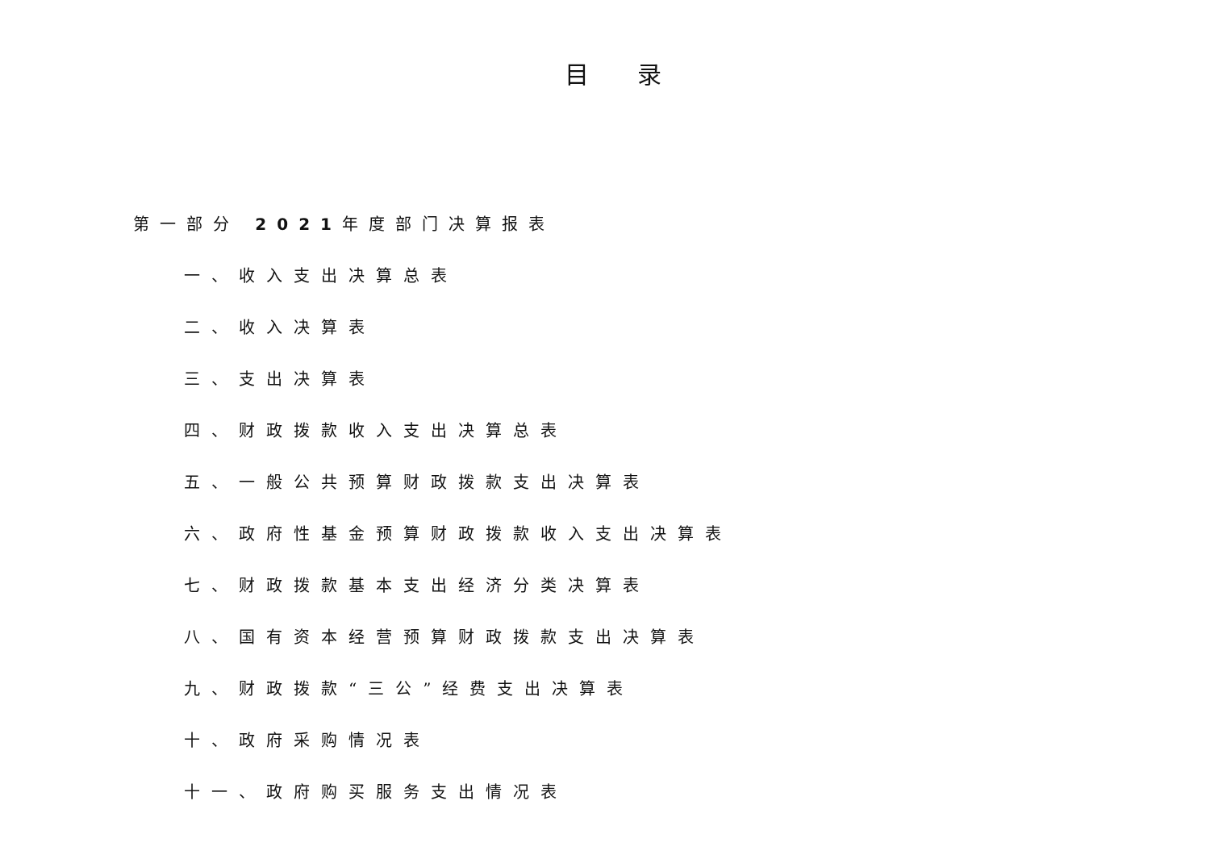目录
第一部分 2021年度部门决算报表
一、收入支出决算总表
二、收入决算表
三、支出决算表
四、财政拨款收入支出决算总表
五、一般公共预算财政拨款支出决算表
六、政府性基金预算财政拨款收入支出决算表
七、财政拨款基本支出经济分类决算表
八、国有资本经营预算财政拨款支出决算表
九、财政拨款“三公”经费支出决算表
十、政府采购情况表
十一、政府购买服务支出情况表